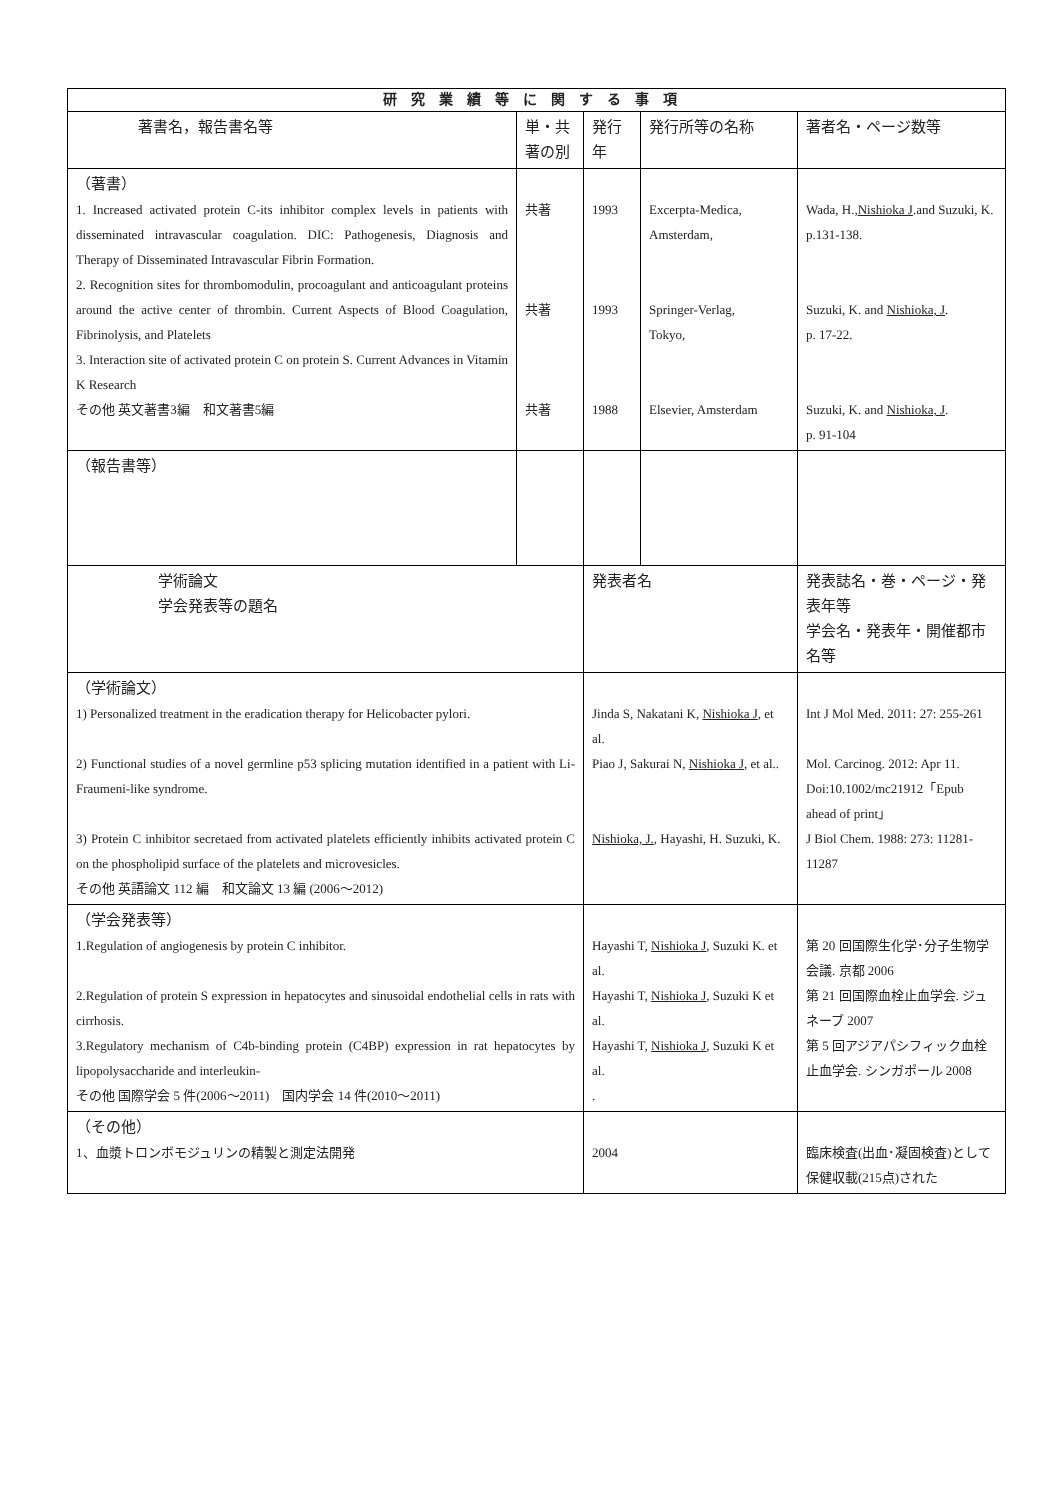| 研究業績等に関する事項 | | | | |
| --- | --- | --- | --- | --- |
| 著書名，報告書名等 | 単・共 著の別 | 発行年 | 発行所等の名称 | 著者名・ページ数等 |
| （著書） 1. Increased activated protein C-its inhibitor complex levels in patients with disseminated intravascular coagulation. DIC: Pathogenesis, Diagnosis and Therapy of Disseminated Intravascular Fibrin Formation. 2. Recognition sites for thrombomodulin, procoagulant and anticoagulant proteins around the active center of thrombin. Current Aspects of Blood Coagulation, Fibrinolysis, and Platelets 3. Interaction site of activated protein C on protein S. Current Advances in Vitamin K Research その他 英文著書3編 和文著書5編 | 共著 共著 共著 | 1993 1993 1988 | Excerpta-Medica, Amsterdam, Springer-Verlag, Tokyo, Elsevier, Amsterdam | Wada, H., Nishioka J .and Suzuki, K. p.131-138. Suzuki, K. and Nishioka, J . p. 17-22. Suzuki, K. and Nishioka, J . p. 91-104 |
| （報告書等） | | | | |
| 学術論文 学会発表等の題名 | | 発表者名 | | 発表誌名・巻・ページ・発表年等 学会名・発表年・開催都市名等 |
| （学術論文） 1) Personalized treatment in the eradication therapy for Helicobacter pylori. 2) Functional studies of a novel germline p53 splicing mutation identified in a patient with Li-Fraumeni-like syndrome. 3) Protein C inhibitor secretaed from activated platelets efficiently inhibits activated protein C on the phospholipid surface of the platelets and microvesicles. その他 英語論文 112 編 和文論文 13 編 (2006～2012) | | Jinda S, Nakatani K, Nishioka J , et al. Piao J, Sakurai N, Nishioka J , et al.. Nishioka, J. , Hayashi, H. Suzuki, K. | | Int J Mol Med. 2011: 27: 255-261 Mol. Carcinog. 2012: Apr 11. Doi:10.1002/mc21912「Epub ahead of print」 J Biol Chem. 1988: 273: 11281-11287 |
| （学会発表等） 1.Regulation of angiogenesis by protein C inhibitor. 2.Regulation of protein S expression in hepatocytes and sinusoidal endothelial cells in rats with cirrhosis. 3.Regulatory mechanism of C4b-binding protein (C4BP) expression in rat hepatocytes by lipopolysaccharide and interleukin- その他 国際学会 5 件(2006～2011) 国内学会 14 件(2010～2011) | | Hayashi T, Nishioka J , Suzuki K. et al. Hayashi T, Nishioka J , Suzuki K et al. Hayashi T, Nishioka J , Suzuki K et al. . | | 第 20 回国際生化学･分子生物学会議. 京都 2006 第 21 回国際血栓止血学会. ジュネーブ 2007 第 5 回アジアパシフィック血栓止血学会. シンガポール 2008 |
| （その他） 1、血漿トロンボモジュリンの精製と測定法開発 | | 2004 | | 臨床検査(出血･凝固検査)として保健収載(215点)された |